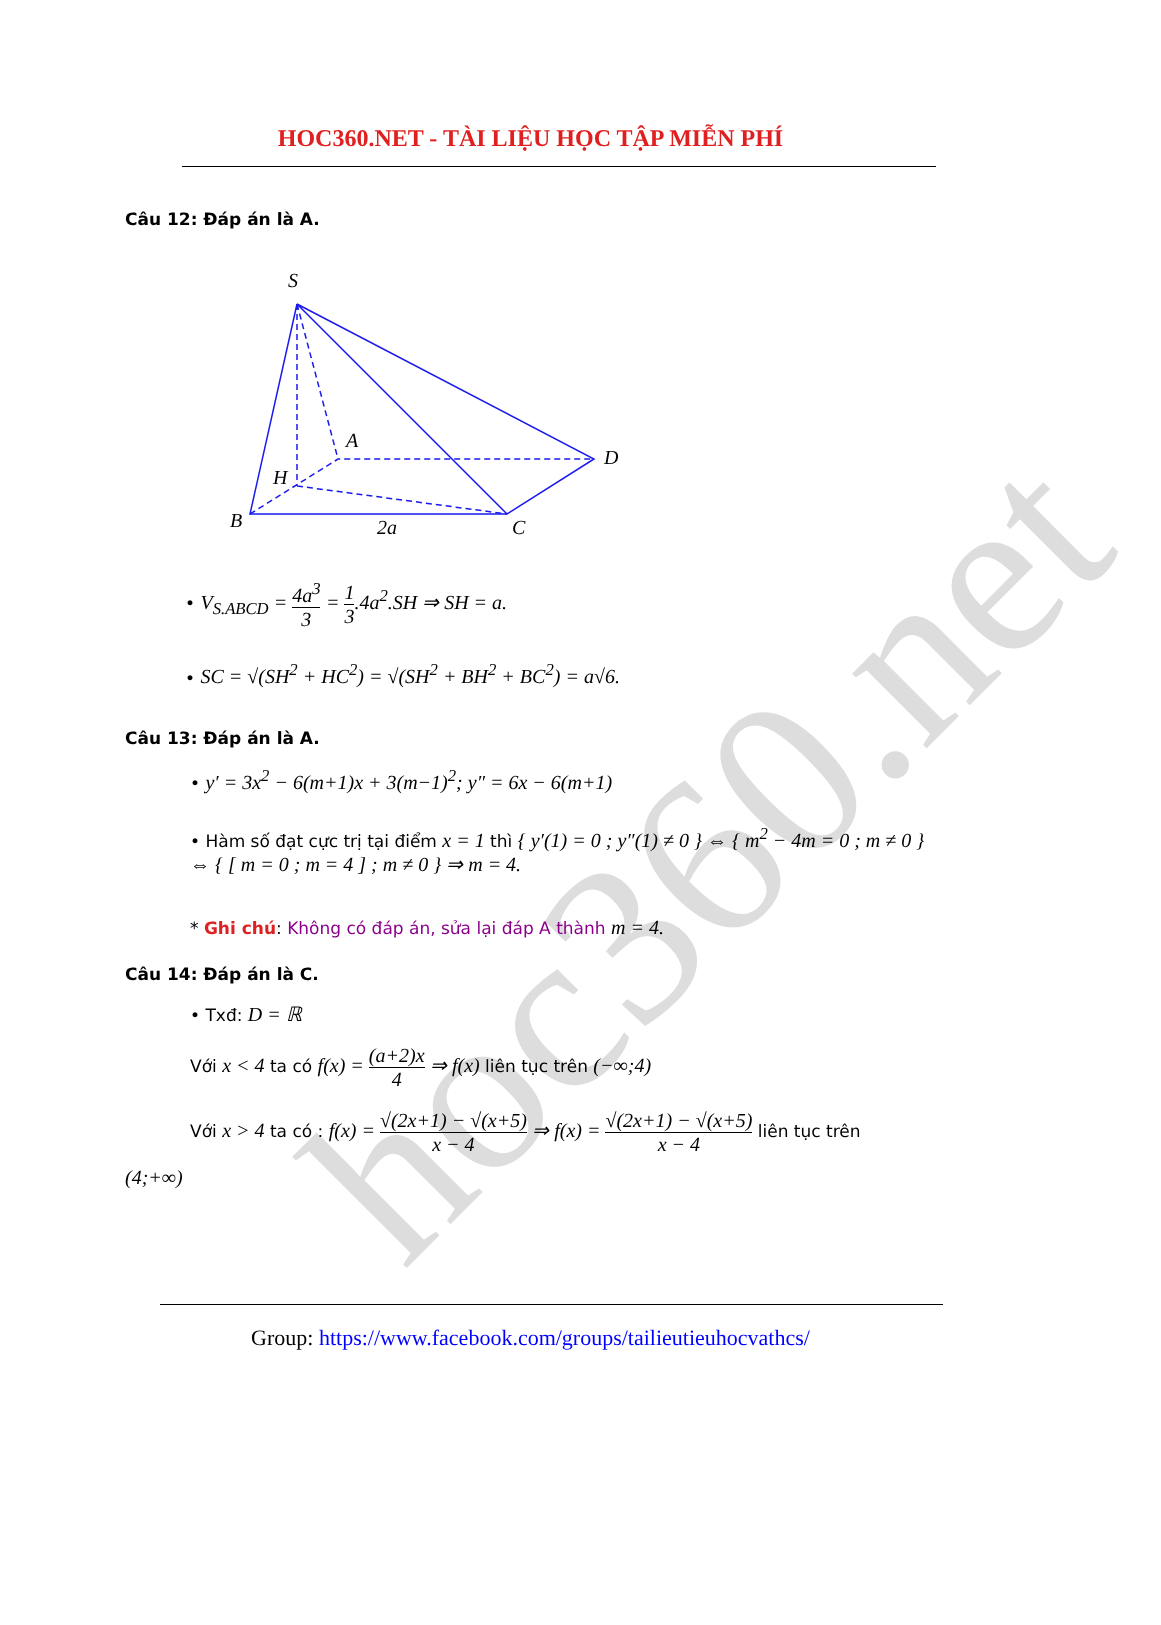hoc360.net
HOC360.NET - TÀI LIỆU HỌC TẬP MIỄN PHÍ
Câu 12: Đáp án là A.
S
A
D
H
B
2a
C
• V<sub>S.ABCD</sub> = 4a<sup>3</sup> 3 = 1 3.4a<sup>2</sup>.SH ⇒ SH = a.
• SC = √(SH<sup>2</sup> + HC<sup>2</sup>) = √(SH<sup>2</sup> + BH<sup>2</sup> + BC<sup>2</sup>) = a√6.
Câu 13: Đáp án là A.
• y′ = 3x<sup>2</sup> − 6(m+1)x + 3(m−1)<sup>2</sup>; y″ = 6x − 6(m+1)
• Hàm số đạt cực trị tại điểm x = 1 thì { y′(1) = 0 ; y″(1) ≠ 0 } ⇔ { m<sup>2</sup> − 4m = 0 ; m ≠ 0 } ⇔ { [ m = 0 ; m = 4 ] ; m ≠ 0 } ⇒ m = 4.
* Ghi chú: Không có đáp án, sửa lại đáp A thành m = 4.
Câu 14: Đáp án là C.
• Txđ: D = ℝ
Với x < 4 ta có f(x) = (a+2)x 4 ⇒ f(x) liên tục trên (−∞;4)
Với x > 4 ta có : f(x) = √(2x+1) − √(x+5) x − 4 ⇒ f(x) = √(2x+1) − √(x+5) x − 4 liên tục trên
(4;+∞)
Group: https://www.facebook.com/groups/tailieutieuhocvathcs/